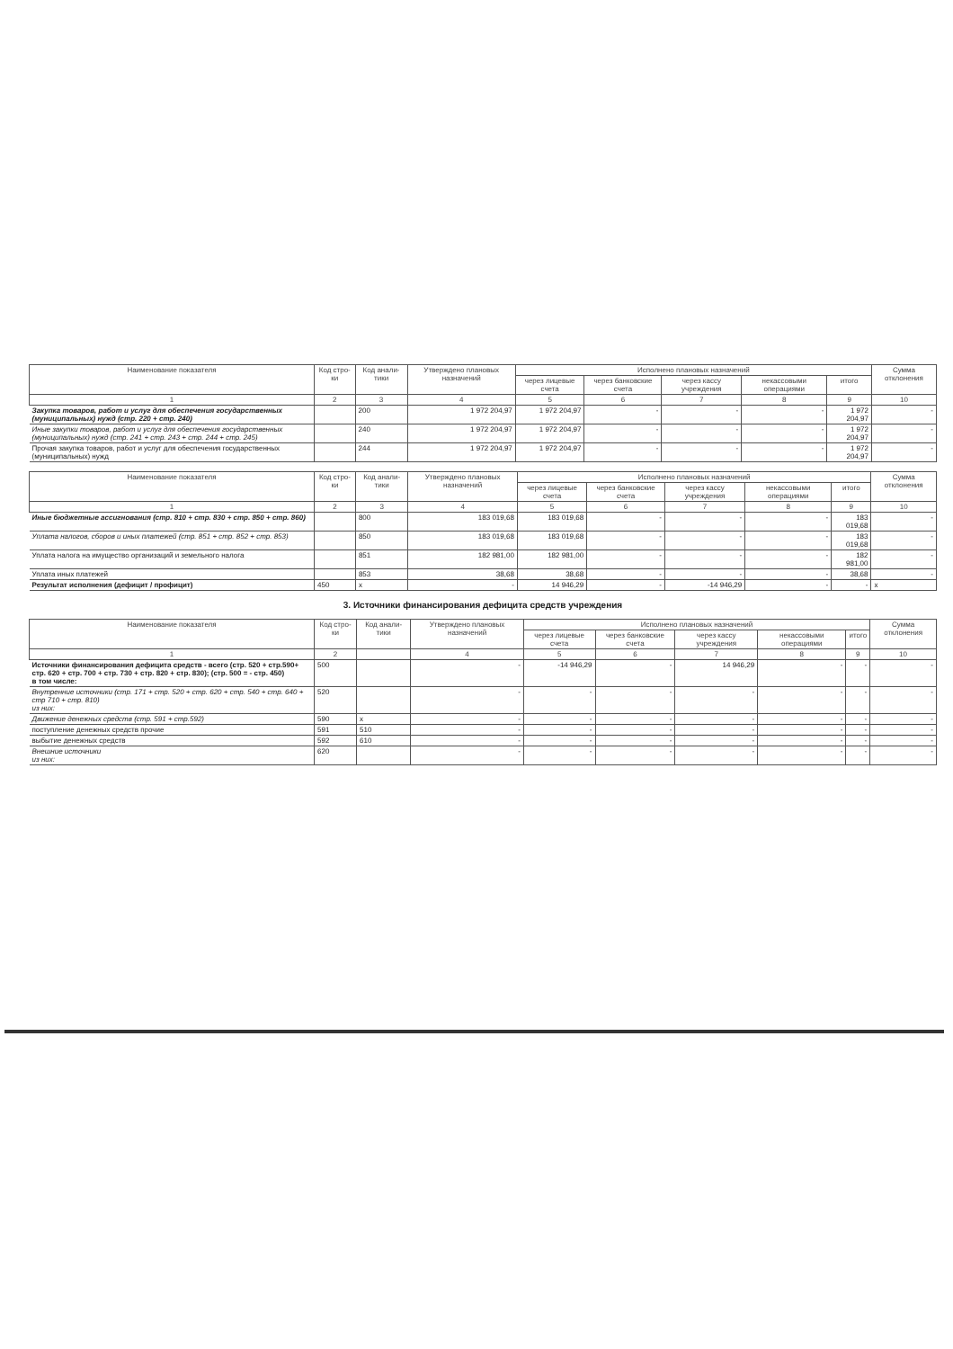| Наименование показателя | Код стро-ки | Код анали-тики | Утверждено плановых назначений | Исполнено плановых назначений | | | | | Сумма отклонения |
| --- | --- | --- | --- | --- | --- | --- | --- | --- | --- |
| | | | | через лицевые счета | через банковские счета | через кассу учреждения | некассовыми операциями | итого | |
| 1 | 2 | 3 | 4 | 5 | 6 | 7 | 8 | 9 | 10 |
| Закупка товаров, работ и услуг для обеспечения государственных (муниципальных) нужд (стр. 220 + стр. 240) | | 200 | 1 972 204,97 | 1 972 204,97 | - | - | - | 1 972 204,97 | - |
| Иные закупки товаров, работ и услуг для обеспечения государственных (муниципальных) нужд (стр. 241 + стр. 243 + стр. 244 + стр. 245) | | 240 | 1 972 204,97 | 1 972 204,97 | - | - | - | 1 972 204,97 | - |
| Прочая закупка товаров, работ и услуг для обеспечения государственных (муниципальных) нужд | | 244 | 1 972 204,97 | 1 972 204,97 | - | - | - | 1 972 204,97 | - |
| Наименование показателя | Код стро-ки | Код анали-тики | Утверждено плановых назначений | Исполнено плановых назначений | | | | | Сумма отклонения |
| --- | --- | --- | --- | --- | --- | --- | --- | --- | --- |
| | | | | через лицевые счета | через банковские счета | через кассу учреждения | некассовыми операциями | итого | |
| 1 | 2 | 3 | 4 | 5 | 6 | 7 | 8 | 9 | 10 |
| Иные бюджетные ассигнования (стр. 810 + стр. 830 + стр. 850 + стр. 860) | | 800 | 183 019,68 | 183 019,68 | - | - | - | 183 019,68 | - |
| Уплата налогов, сборов и иных платежей (стр. 851 + стр. 852 + стр. 853) | | 850 | 183 019,68 | 183 019,68 | - | - | - | 183 019,68 | - |
| Уплата налога на имущество организаций и земельного налога | | 851 | 182 981,00 | 182 981,00 | - | - | - | 182 981,00 | - |
| Уплата иных платежей | | 853 | 38,68 | 38,68 | - | - | - | 38,68 | - |
| Результат исполнения (дефицит / профицит) | 450 | x | - | 14 946,29 | - | -14 946,29 | - | - | x |
3. Источники финансирования дефицита средств учреждения
| Наименование показателя | Код стро-ки | Код анали-тики | Утверждено плановых назначений | Исполнено плановых назначений | | | | | Сумма отклонения |
| --- | --- | --- | --- | --- | --- | --- | --- | --- | --- |
| | | | | через лицевые счета | через банковские счета | через кассу учреждения | некассовыми операциями | итого | |
| 1 | 2 | | 4 | 5 | 6 | 7 | 8 | 9 | 10 |
| Источники финансирования дефицита средств - всего (стр. 520 + стр.590+ стр. 620 + стр. 700 + стр. 730 + стр. 820 + стр. 830); (стр. 500 = - стр. 450) в том числе: | 500 | | - | -14 946,29 | - | 14 946,29 | - | - | - |
| Внутренние источники (стр. 171 + стр. 520 + стр. 620 + стр. 540 + стр. 640 + стр 710 + стр. 810) из них: | 520 | | - | - | - | - | - | - | - |
| Движение денежных средств (стр. 591 + стр.592) | 590 | x | - | - | - | - | - | - | - |
| поступление денежных средств прочие | 591 | 510 | - | - | - | - | - | - | - |
| выбытие денежных средств | 592 | 610 | - | - | - | - | - | - | - |
| Внешние источники из них: | 620 | | - | - | - | - | - | - | - |